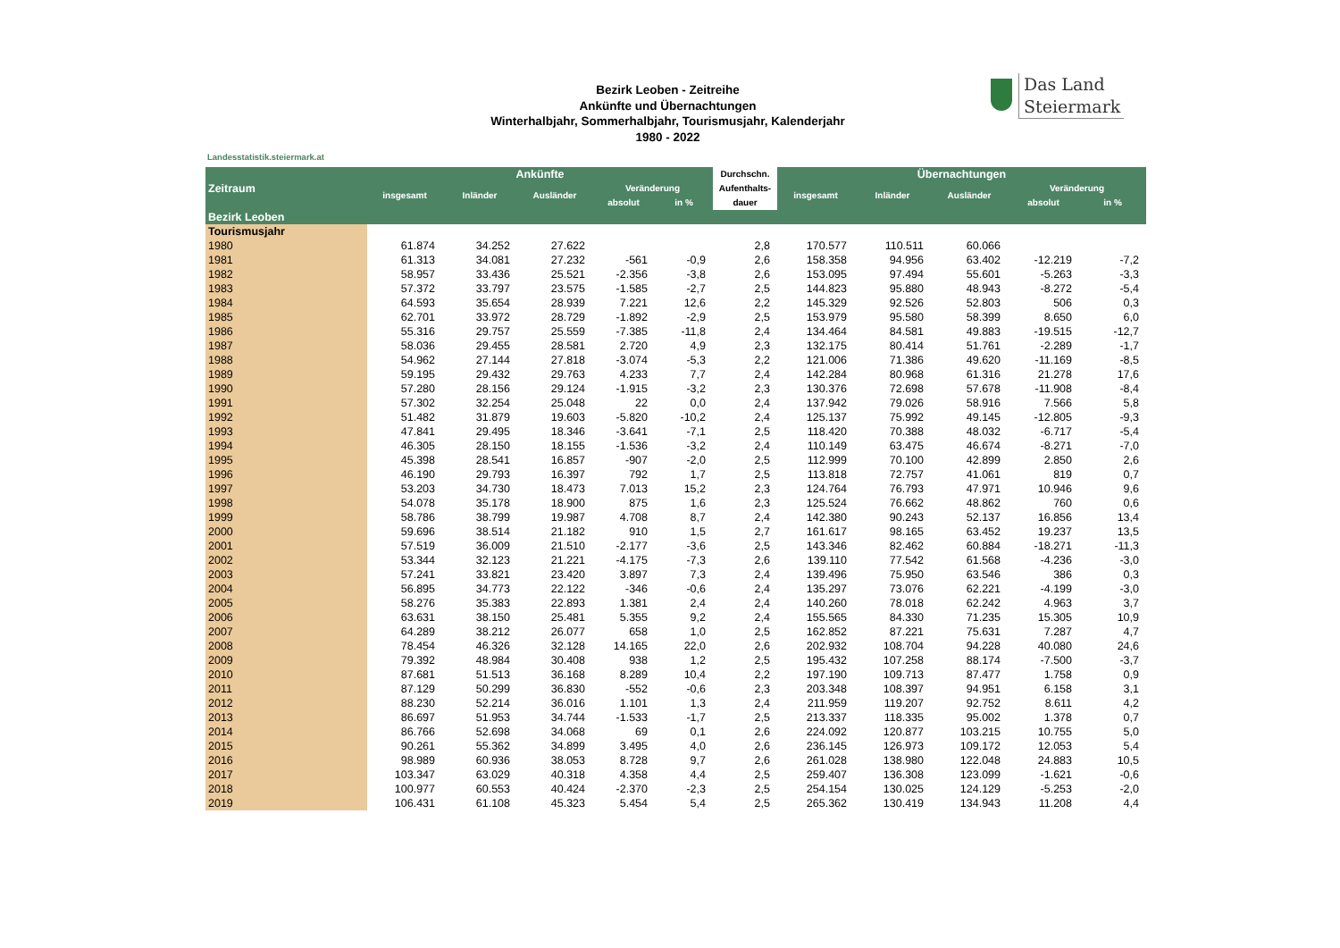Das Land
Steiermark
Bezirk Leoben - Zeitreihe
Ankünfte und Übernachtungen
Winterhalbjahr, Sommerhalbjahr, Tourismusjahr, Kalenderjahr
1980 - 2022
Landesstatistik.steiermark.at
| Zeitraum | Ankünfte | | | | | Durchschn. | Übernachtungen | | | | |
| --- | --- | --- | --- | --- | --- | --- | --- | --- | --- | --- | --- |
| | insgesamt | Inländer | Ausländer | Veränderung | | Aufenthalts- | insgesamt | Inländer | Ausländer | Veränderung | |
| | | | | absolut | in % | dauer | | | | absolut | in % |
| Bezirk Leoben | | | | | | | | | | | |
| Tourismusjahr | | | | | | | | | | | |
| 1980 | 61.874 | 34.252 | 27.622 | | | 2,8 | 170.577 | 110.511 | 60.066 | | |
| 1981 | 61.313 | 34.081 | 27.232 | -561 | -0,9 | 2,6 | 158.358 | 94.956 | 63.402 | -12.219 | -7,2 |
| 1982 | 58.957 | 33.436 | 25.521 | -2.356 | -3,8 | 2,6 | 153.095 | 97.494 | 55.601 | -5.263 | -3,3 |
| 1983 | 57.372 | 33.797 | 23.575 | -1.585 | -2,7 | 2,5 | 144.823 | 95.880 | 48.943 | -8.272 | -5,4 |
| 1984 | 64.593 | 35.654 | 28.939 | 7.221 | 12,6 | 2,2 | 145.329 | 92.526 | 52.803 | 506 | 0,3 |
| 1985 | 62.701 | 33.972 | 28.729 | -1.892 | -2,9 | 2,5 | 153.979 | 95.580 | 58.399 | 8.650 | 6,0 |
| 1986 | 55.316 | 29.757 | 25.559 | -7.385 | -11,8 | 2,4 | 134.464 | 84.581 | 49.883 | -19.515 | -12,7 |
| 1987 | 58.036 | 29.455 | 28.581 | 2.720 | 4,9 | 2,3 | 132.175 | 80.414 | 51.761 | -2.289 | -1,7 |
| 1988 | 54.962 | 27.144 | 27.818 | -3.074 | -5,3 | 2,2 | 121.006 | 71.386 | 49.620 | -11.169 | -8,5 |
| 1989 | 59.195 | 29.432 | 29.763 | 4.233 | 7,7 | 2,4 | 142.284 | 80.968 | 61.316 | 21.278 | 17,6 |
| 1990 | 57.280 | 28.156 | 29.124 | -1.915 | -3,2 | 2,3 | 130.376 | 72.698 | 57.678 | -11.908 | -8,4 |
| 1991 | 57.302 | 32.254 | 25.048 | 22 | 0,0 | 2,4 | 137.942 | 79.026 | 58.916 | 7.566 | 5,8 |
| 1992 | 51.482 | 31.879 | 19.603 | -5.820 | -10,2 | 2,4 | 125.137 | 75.992 | 49.145 | -12.805 | -9,3 |
| 1993 | 47.841 | 29.495 | 18.346 | -3.641 | -7,1 | 2,5 | 118.420 | 70.388 | 48.032 | -6.717 | -5,4 |
| 1994 | 46.305 | 28.150 | 18.155 | -1.536 | -3,2 | 2,4 | 110.149 | 63.475 | 46.674 | -8.271 | -7,0 |
| 1995 | 45.398 | 28.541 | 16.857 | -907 | -2,0 | 2,5 | 112.999 | 70.100 | 42.899 | 2.850 | 2,6 |
| 1996 | 46.190 | 29.793 | 16.397 | 792 | 1,7 | 2,5 | 113.818 | 72.757 | 41.061 | 819 | 0,7 |
| 1997 | 53.203 | 34.730 | 18.473 | 7.013 | 15,2 | 2,3 | 124.764 | 76.793 | 47.971 | 10.946 | 9,6 |
| 1998 | 54.078 | 35.178 | 18.900 | 875 | 1,6 | 2,3 | 125.524 | 76.662 | 48.862 | 760 | 0,6 |
| 1999 | 58.786 | 38.799 | 19.987 | 4.708 | 8,7 | 2,4 | 142.380 | 90.243 | 52.137 | 16.856 | 13,4 |
| 2000 | 59.696 | 38.514 | 21.182 | 910 | 1,5 | 2,7 | 161.617 | 98.165 | 63.452 | 19.237 | 13,5 |
| 2001 | 57.519 | 36.009 | 21.510 | -2.177 | -3,6 | 2,5 | 143.346 | 82.462 | 60.884 | -18.271 | -11,3 |
| 2002 | 53.344 | 32.123 | 21.221 | -4.175 | -7,3 | 2,6 | 139.110 | 77.542 | 61.568 | -4.236 | -3,0 |
| 2003 | 57.241 | 33.821 | 23.420 | 3.897 | 7,3 | 2,4 | 139.496 | 75.950 | 63.546 | 386 | 0,3 |
| 2004 | 56.895 | 34.773 | 22.122 | -346 | -0,6 | 2,4 | 135.297 | 73.076 | 62.221 | -4.199 | -3,0 |
| 2005 | 58.276 | 35.383 | 22.893 | 1.381 | 2,4 | 2,4 | 140.260 | 78.018 | 62.242 | 4.963 | 3,7 |
| 2006 | 63.631 | 38.150 | 25.481 | 5.355 | 9,2 | 2,4 | 155.565 | 84.330 | 71.235 | 15.305 | 10,9 |
| 2007 | 64.289 | 38.212 | 26.077 | 658 | 1,0 | 2,5 | 162.852 | 87.221 | 75.631 | 7.287 | 4,7 |
| 2008 | 78.454 | 46.326 | 32.128 | 14.165 | 22,0 | 2,6 | 202.932 | 108.704 | 94.228 | 40.080 | 24,6 |
| 2009 | 79.392 | 48.984 | 30.408 | 938 | 1,2 | 2,5 | 195.432 | 107.258 | 88.174 | -7.500 | -3,7 |
| 2010 | 87.681 | 51.513 | 36.168 | 8.289 | 10,4 | 2,2 | 197.190 | 109.713 | 87.477 | 1.758 | 0,9 |
| 2011 | 87.129 | 50.299 | 36.830 | -552 | -0,6 | 2,3 | 203.348 | 108.397 | 94.951 | 6.158 | 3,1 |
| 2012 | 88.230 | 52.214 | 36.016 | 1.101 | 1,3 | 2,4 | 211.959 | 119.207 | 92.752 | 8.611 | 4,2 |
| 2013 | 86.697 | 51.953 | 34.744 | -1.533 | -1,7 | 2,5 | 213.337 | 118.335 | 95.002 | 1.378 | 0,7 |
| 2014 | 86.766 | 52.698 | 34.068 | 69 | 0,1 | 2,6 | 224.092 | 120.877 | 103.215 | 10.755 | 5,0 |
| 2015 | 90.261 | 55.362 | 34.899 | 3.495 | 4,0 | 2,6 | 236.145 | 126.973 | 109.172 | 12.053 | 5,4 |
| 2016 | 98.989 | 60.936 | 38.053 | 8.728 | 9,7 | 2,6 | 261.028 | 138.980 | 122.048 | 24.883 | 10,5 |
| 2017 | 103.347 | 63.029 | 40.318 | 4.358 | 4,4 | 2,5 | 259.407 | 136.308 | 123.099 | -1.621 | -0,6 |
| 2018 | 100.977 | 60.553 | 40.424 | -2.370 | -2,3 | 2,5 | 254.154 | 130.025 | 124.129 | -5.253 | -2,0 |
| 2019 | 106.431 | 61.108 | 45.323 | 5.454 | 5,4 | 2,5 | 265.362 | 130.419 | 134.943 | 11.208 | 4,4 |